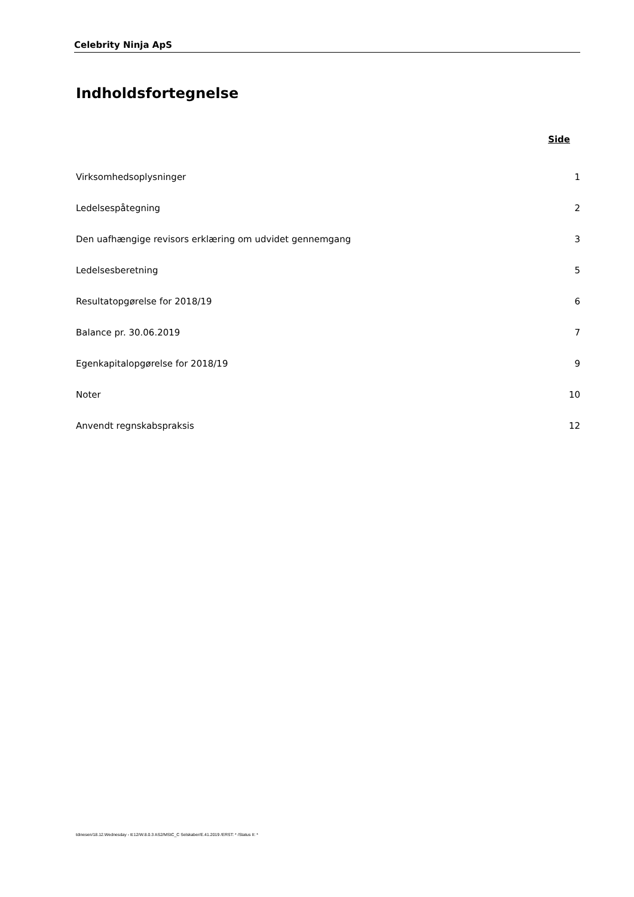Celebrity Ninja ApS
Indholdsfortegnelse
Side
| Virksomhedsoplysninger | 1 |
| Ledelsespåtegning | 2 |
| Den uafhængige revisors erklæring om udvidet gennemgang | 3 |
| Ledelsesberetning | 5 |
| Resultatopgørelse for 2018/19 | 6 |
| Balance pr. 30.06.2019 | 7 |
| Egenkapitalopgørelse for 2018/19 | 9 |
| Noter | 10 |
| Anvendt regnskabspraksis | 12 |
tdinesen/18.12.Wednesday - tt:12/W.8.0.3 AS2/MStC_C Selskaber/E.41.2019 /ERST: * /Status II: *